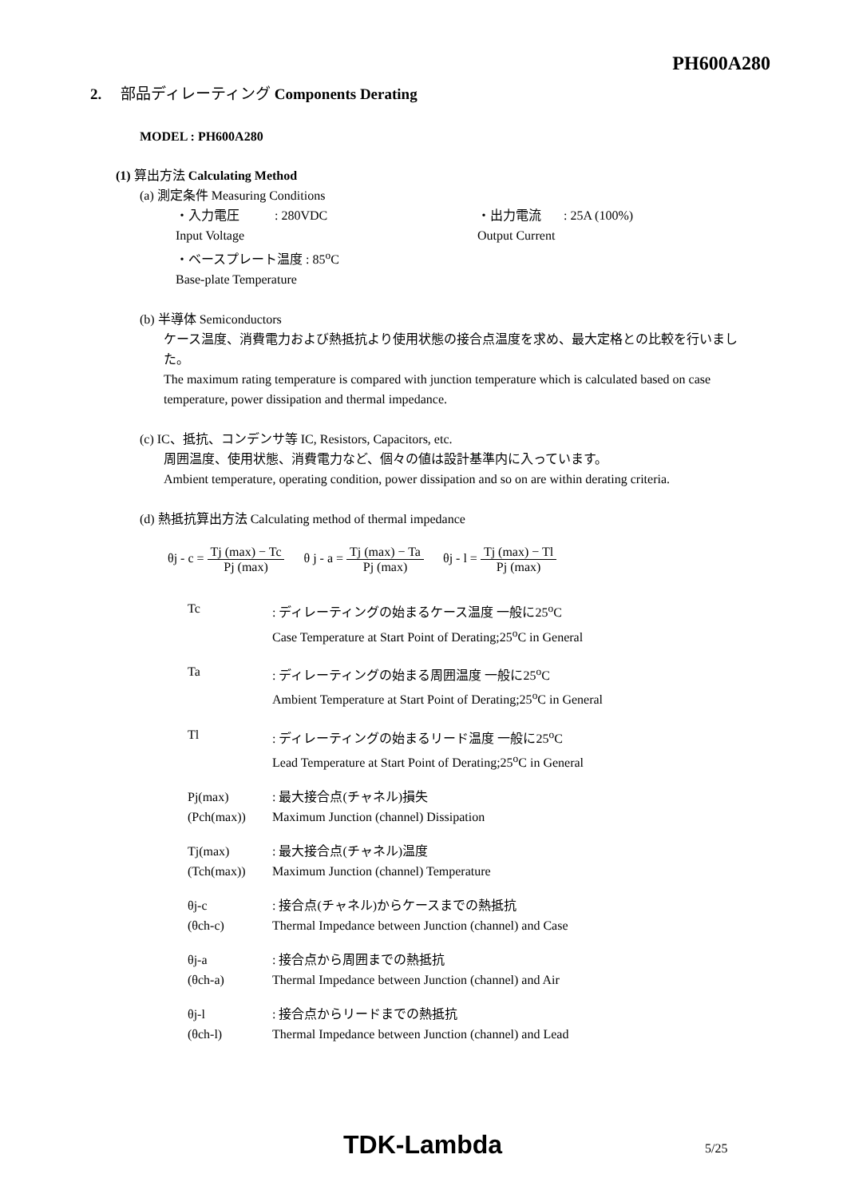PH600A280
2. 部品ディレーティング Components Derating
MODEL : PH600A280
(1) 算出方法 Calculating Method
(a) 測定条件 Measuring Conditions
・入力電圧 : 280VDC
Input Voltage
・出力電流 : 25A (100%)
Output Current
・ベースプレート温度 : 85<sup>o</sup>C
Base-plate Temperature
(b) 半導体 Semiconductors
ケース温度、消費電力および熱抵抗より使用状態の接合点温度を求め、最大定格との比較を行いました。
The maximum rating temperature is compared with junction temperature which is calculated based on case temperature, power dissipation and thermal impedance.
(c) IC、抵抗、コンデンサ等 IC, Resistors, Capacitors, etc.
周囲温度、使用状態、消費電力など、個々の値は設計基準内に入っています。
Ambient temperature, operating condition, power dissipation and so on are within derating criteria.
(d) 熱抵抗算出方法 Calculating method of thermal impedance
θj - c = Tj (max) − Tc Pj (max) θ j - a = Tj (max) − Ta Pj (max) θj - l = Tj (max) − Tl Pj (max)
Tc : ディレーティングの始まるケース温度 一般に25<sup>o</sup>C
Case Temperature at Start Point of Derating;25<sup>o</sup>C in General
Ta : ディレーティングの始まる周囲温度 一般に25<sup>o</sup>C
Ambient Temperature at Start Point of Derating;25<sup>o</sup>C in General
Tl : ディレーティングの始まるリード温度 一般に25<sup>o</sup>C
Lead Temperature at Start Point of Derating;25<sup>o</sup>C in General
Pj(max)
(Pch(max))
: 最大接合点(チャネル)損失
Maximum Junction (channel) Dissipation
Tj(max)
(Tch(max))
: 最大接合点(チャネル)温度
Maximum Junction (channel) Temperature
θj-c
(θch-c)
: 接合点(チャネル)からケースまでの熱抵抗
Thermal Impedance between Junction (channel) and Case
θj-a
(θch-a)
: 接合点から周囲までの熱抵抗
Thermal Impedance between Junction (channel) and Air
θj-l
(θch-l)
: 接合点からリードまでの熱抵抗
Thermal Impedance between Junction (channel) and Lead
TDK-Lambda 5/25